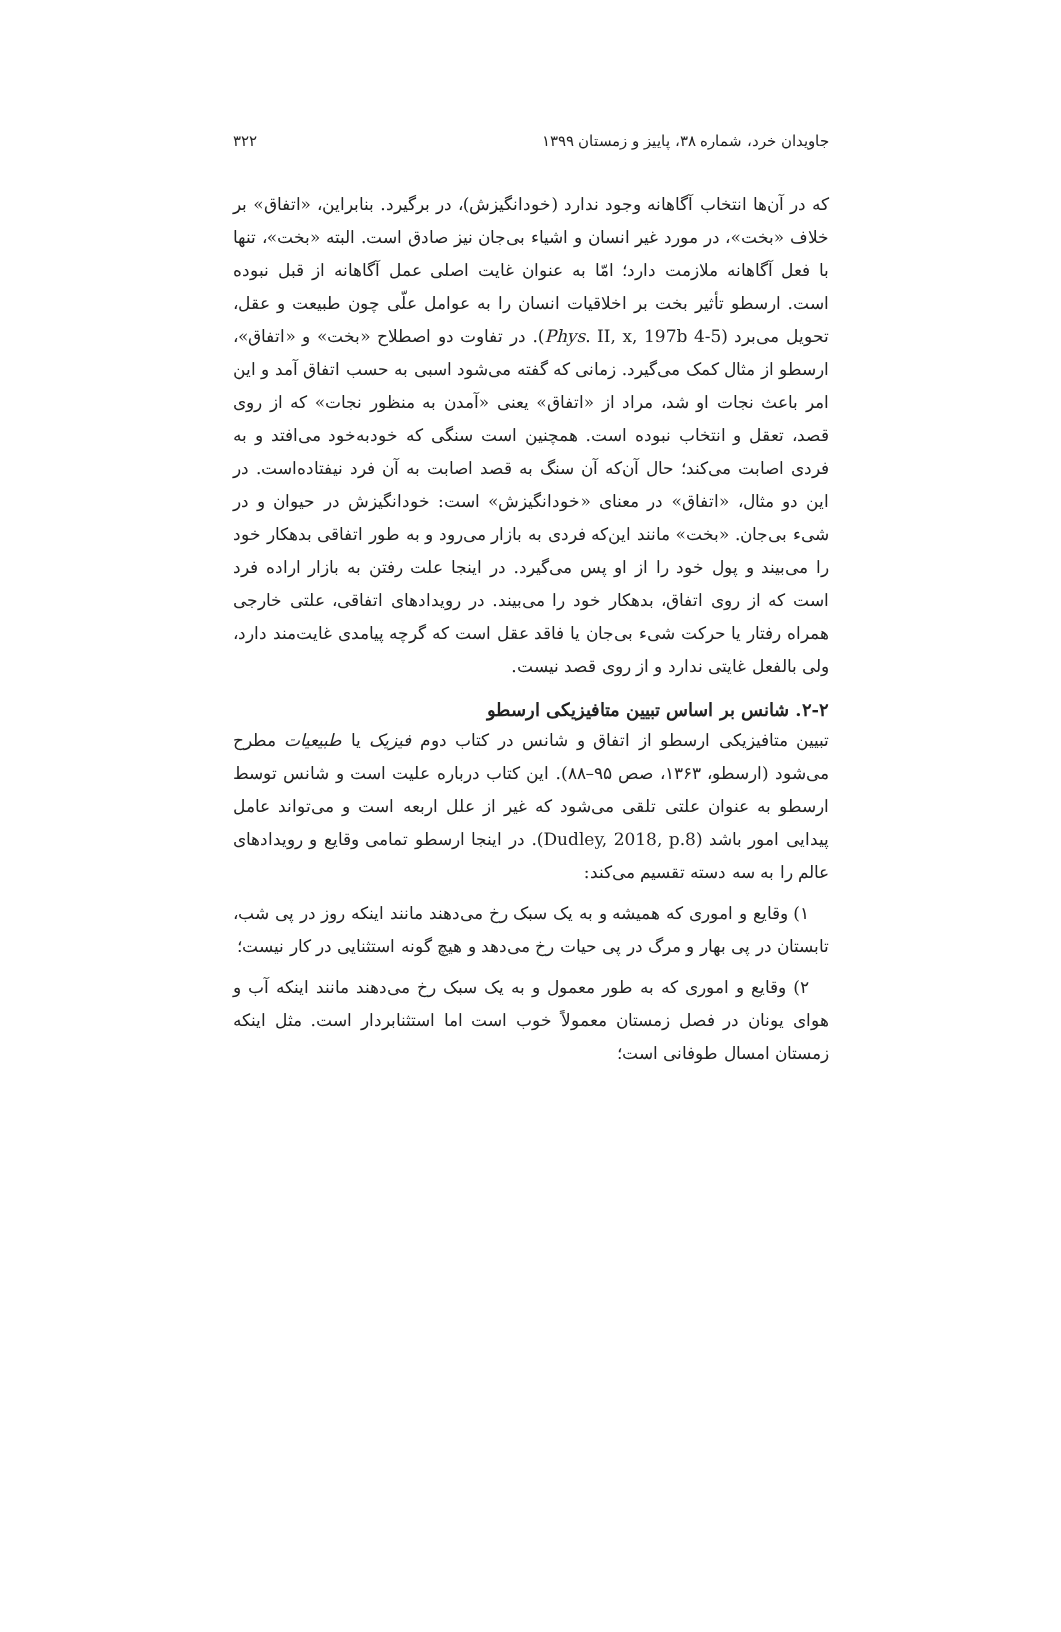جاویدان خرد، شماره ۳۸، پاییز و زمستان ۱۳۹۹ ۳۲۲
که در آن‌ها انتخاب آگاهانه وجود ندارد (خودانگیزش)، در برگیرد. بنابراین، «اتفاق» بر خلاف «بخت»، در مورد غیر انسان و اشیاء بی‌جان نیز صادق است. البته «بخت»، تنها با فعل آگاهانه ملازمت دارد؛ امّا به عنوان غایت اصلی عمل آگاهانه از قبل نبوده است. ارسطو تأثیر بخت بر اخلاقیات انسان را به عوامل علّی چون طبیعت و عقل، تحویل می‌برد (Phys. II, x, 197b 4-5). در تفاوت دو اصطلاح «بخت» و «اتفاق»، ارسطو از مثال کمک می‌گیرد. زمانی که گفته می‌شود اسبی به حسب اتفاق آمد و این امر باعث نجات او شد، مراد از «اتفاق» یعنی «آمدن به منظور نجات» که از روی قصد، تعقل و انتخاب نبوده است. همچنین است سنگی که خودبه‌خود می‌افتد و به فردی اصابت می‌کند؛ حال آن‌که آن سنگ به قصد اصابت به آن فرد نیفتاده‌است. در این دو مثال، «اتفاق» در معنای «خودانگیزش» است: خودانگیزش در حیوان و در شیء بی‌جان. «بخت» مانند این‌که فردی به بازار می‌رود و به طور اتفاقی بدهکار خود را می‌بیند و پول خود را از او پس می‌گیرد. در اینجا علت رفتن به بازار اراده فرد است که از روی اتفاق، بدهکار خود را می‌بیند. در رویدادهای اتفاقی، علتی خارجی همراه رفتار یا حرکت شیء بی‌جان یا فاقد عقل است که گرچه پیامدی غایت‌مند دارد، ولی بالفعل غایتی ندارد و از روی قصد نیست.
۲-۲. شانس بر اساس تبیین متافیزیکی ارسطو
تبیین متافیزیکی ارسطو از اتفاق و شانس در کتاب دوم فیزیک یا طبیعیات مطرح می‌شود (ارسطو، ۱۳۶۳، صص ۹۵–۸۸). این کتاب درباره علیت است و شانس توسط ارسطو به عنوان علتی تلقی می‌شود که غیر از علل اربعه است و می‌تواند عامل پیدایی امور باشد (Dudley, 2018, p.8). در اینجا ارسطو تمامی وقایع و رویدادهای عالم را به سه دسته تقسیم می‌کند:
۱) وقایع و اموری که همیشه و به یک سبک رخ می‌دهند مانند اینکه روز در پی شب، تابستان در پی بهار و مرگ در پی حیات رخ می‌دهد و هیچ گونه استثنایی در کار نیست؛
۲) وقایع و اموری که به طور معمول و به یک سبک رخ می‌دهند مانند اینکه آب و هوای یونان در فصل زمستان معمولاً خوب است اما استثنابردار است. مثل اینکه زمستان امسال طوفانی است؛